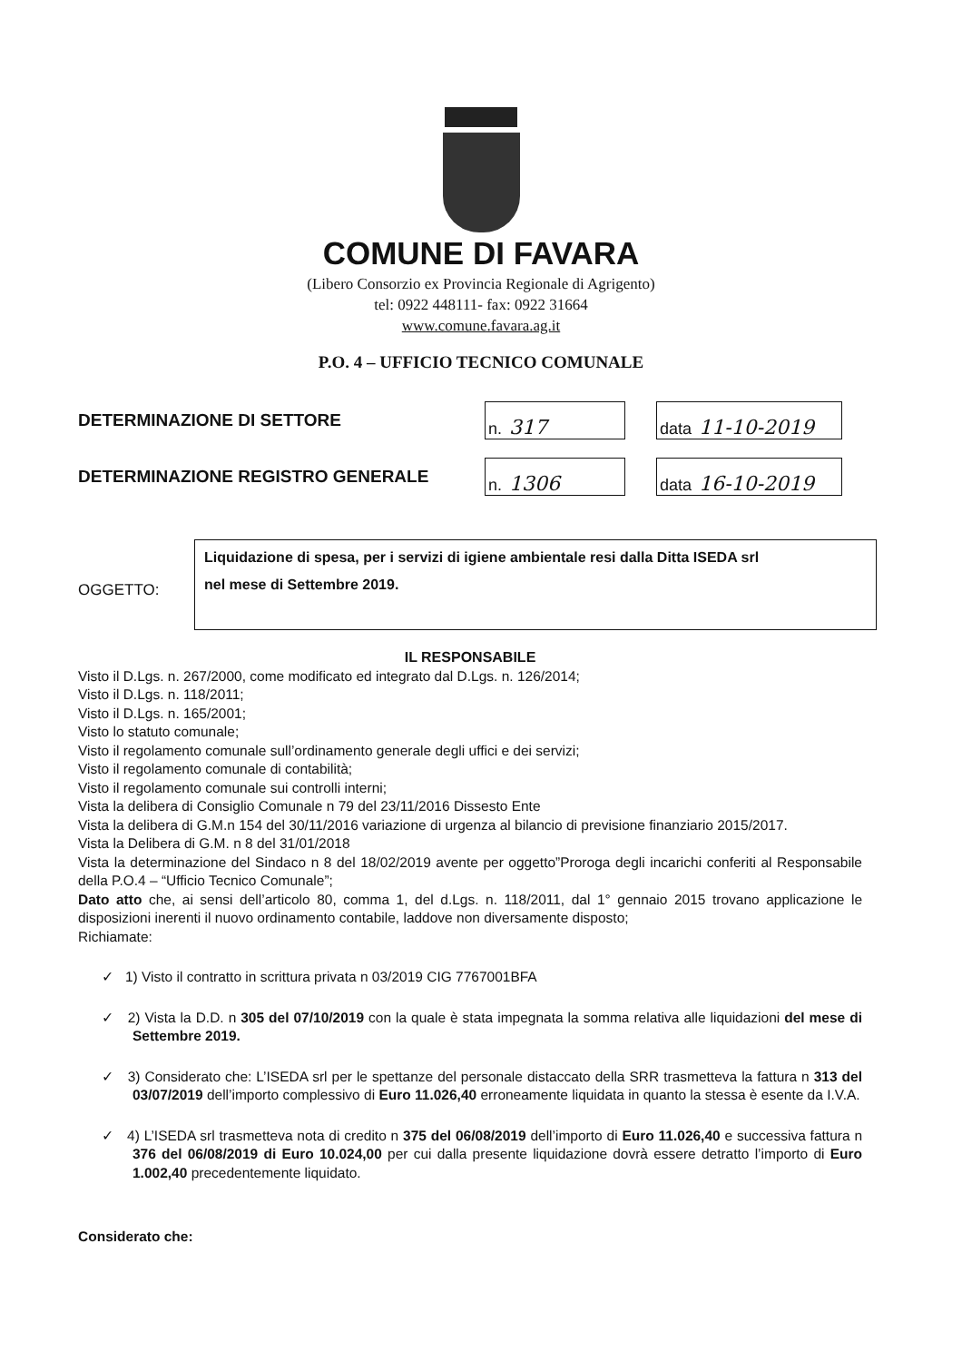COMUNE DI FAVARA
(Libero Consorzio ex Provincia Regionale di Agrigento)
tel: 0922 448111- fax: 0922 31664
www.comune.favara.ag.it
P.O. 4 – UFFICIO TECNICO COMUNALE
DETERMINAZIONE DI SETTORE
n. 317
data 11-10-2019
DETERMINAZIONE REGISTRO GENERALE
n. 1306
data 16-10-2019
OGGETTO:
Liquidazione di spesa, per i servizi di igiene ambientale resi dalla Ditta ISEDA srl
nel mese di Settembre 2019.
IL RESPONSABILE
Visto il D.Lgs. n. 267/2000, come modificato ed integrato dal D.Lgs. n. 126/2014;
Visto il D.Lgs. n. 118/2011;
Visto il D.Lgs. n. 165/2001;
Visto lo statuto comunale;
Visto il regolamento comunale sull’ordinamento generale degli uffici e dei servizi;
Visto il regolamento comunale di contabilità;
Visto il regolamento comunale sui controlli interni;
Vista la delibera di Consiglio Comunale n 79 del 23/11/2016 Dissesto Ente
Vista la delibera di G.M.n 154 del 30/11/2016 variazione di urgenza al bilancio di previsione finanziario 2015/2017.
Vista la Delibera di G.M. n 8 del 31/01/2018
Vista la determinazione del Sindaco n 8 del 18/02/2019 avente per oggetto”Proroga degli incarichi conferiti al Responsabile della P.O.4 – “Ufficio Tecnico Comunale”;
Dato atto che, ai sensi dell’articolo 80, comma 1, del d.Lgs. n. 118/2011, dal 1° gennaio 2015 trovano applicazione le disposizioni inerenti il nuovo ordinamento contabile, laddove non diversamente disposto;
Richiamate:
✓ 1) Visto il contratto in scrittura privata n 03/2019 CIG 7767001BFA
✓ 2) Vista la D.D. n 305 del 07/10/2019 con la quale è stata impegnata la somma relativa alle liquidazioni del mese di Settembre 2019.
✓ 3) Considerato che: L’ISEDA srl per le spettanze del personale distaccato della SRR trasmetteva la fattura n 313 del 03/07/2019 dell’importo complessivo di Euro 11.026,40 erroneamente liquidata in quanto la stessa è esente da I.V.A.
✓ 4) L’ISEDA srl trasmetteva nota di credito n 375 del 06/08/2019 dell’importo di Euro 11.026,40 e successiva fattura n 376 del 06/08/2019 di Euro 10.024,00 per cui dalla presente liquidazione dovrà essere detratto l’importo di Euro 1.002,40 precedentemente liquidato.
Considerato che: